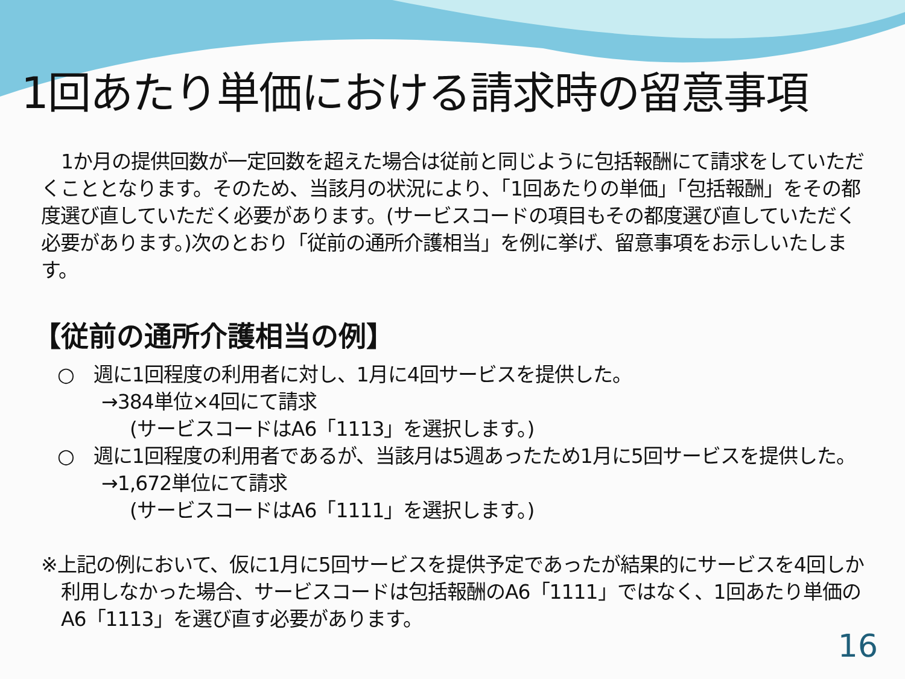1回あたり単価における請求時の留意事項
1か月の提供回数が一定回数を超えた場合は従前と同じように包括報酬にて請求をしていただくこととなります。そのため、当該月の状況により、「1回あたりの単価」「包括報酬」をその都度選び直していただく必要があります。(サービスコードの項目もその都度選び直していただく必要があります。)次のとおり「従前の通所介護相当」を例に挙げ、留意事項をお示しいたします。
【従前の通所介護相当の例】
○　週に1回程度の利用者に対し、1月に4回サービスを提供した。
→384単位×4回にて請求
(サービスコードはA6「1113」を選択します。)
○　週に1回程度の利用者であるが、当該月は5週あったため1月に5回サービスを提供した。
→1,672単位にて請求
(サービスコードはA6「1111」を選択します。)
※上記の例において、仮に1月に5回サービスを提供予定であったが結果的にサービスを4回しか利用しなかった場合、サービスコードは包括報酬のA6「1111」ではなく、1回あたり単価のA6「1113」を選び直す必要があります。
16